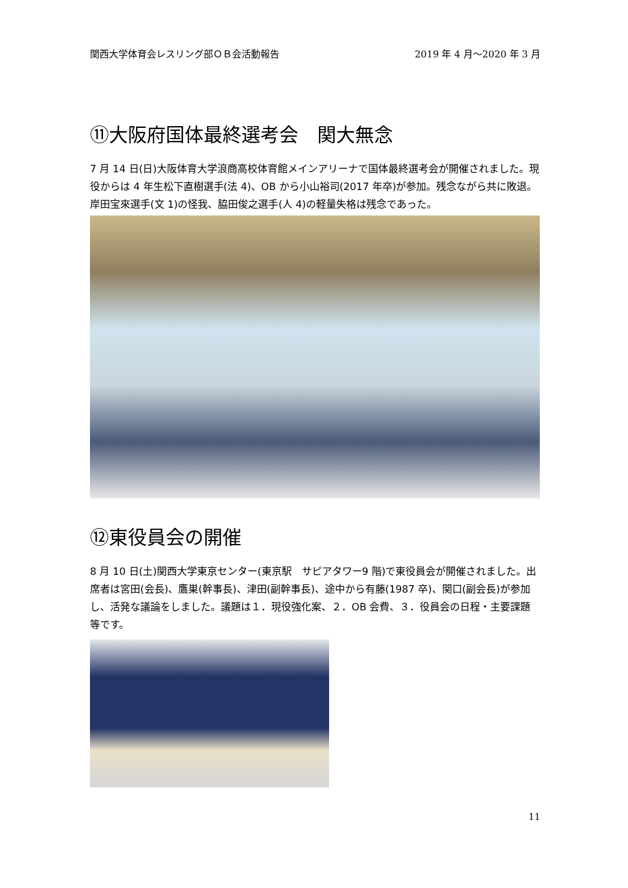関西大学体育会レスリング部ＯＢ会活動報告 2019 年 4 月～2020 年 3 月
⑪大阪府国体最終選考会　関大無念
7 月 14 日(日)大阪体育大学浪商高校体育館メインアリーナで国体最終選考会が開催されました。現役からは 4 年生松下直樹選手(法 4)、OB から小山裕司(2017 年卒)が参加。残念ながら共に敗退。岸田宝來選手(文 1)の怪我、脇田俊之選手(人 4)の軽量失格は残念であった。
⑫東役員会の開催
8 月 10 日(土)関西大学東京センター(東京駅　サピアタワー9 階)で東役員会が開催されました。出席者は宮田(会長)、鷹巣(幹事長)、津田(副幹事長)、途中から有藤(1987 卒)、関口(副会長)が参加し、活発な議論をしました。議題は１．現役強化案、２．OB 会費、３．役員会の日程・主要課題等です。
11